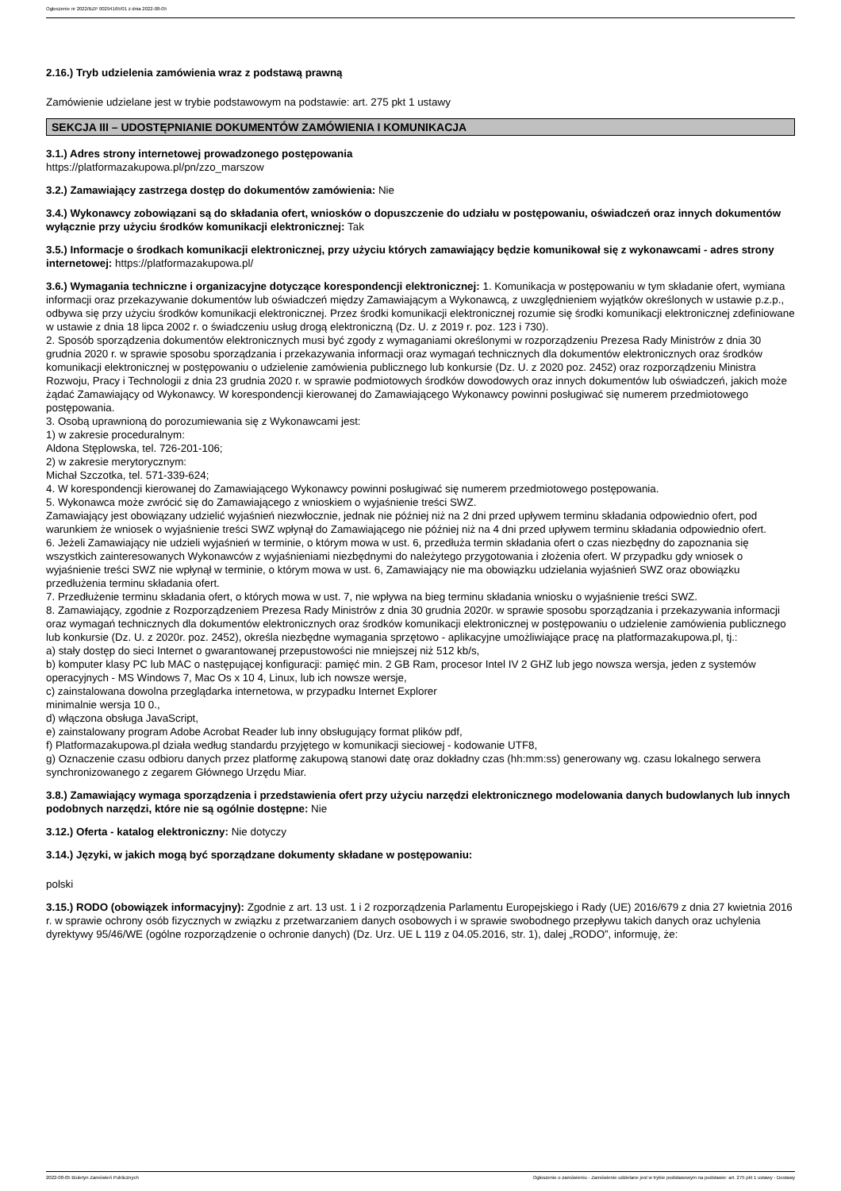Ogłoszenie nr 2022/BZP 00294165/01 z dnia 2022-08-05
2.16.) Tryb udzielenia zamówienia wraz z podstawą prawną
Zamówienie udzielane jest w trybie podstawowym na podstawie: art. 275 pkt 1 ustawy
SEKCJA III – UDOSTĘPNIANIE DOKUMENTÓW ZAMÓWIENIA I KOMUNIKACJA
3.1.) Adres strony internetowej prowadzonego postępowania
https://platformazakupowa.pl/pn/zzo_marszow
3.2.) Zamawiający zastrzega dostęp do dokumentów zamówienia: Nie
3.4.) Wykonawcy zobowiązani są do składania ofert, wniosków o dopuszczenie do udziału w postępowaniu, oświadczeń oraz innych dokumentów wyłącznie przy użyciu środków komunikacji elektronicznej: Tak
3.5.) Informacje o środkach komunikacji elektronicznej, przy użyciu których zamawiający będzie komunikował się z wykonawcami - adres strony internetowej: https://platformazakupowa.pl/
3.6.) Wymagania techniczne i organizacyjne dotyczące korespondencji elektronicznej: 1. Komunikacja w postępowaniu w tym składanie ofert, wymiana informacji oraz przekazywanie dokumentów lub oświadczeń między Zamawiającym a Wykonawcą, z uwzględnieniem wyjątków określonych w ustawie p.z.p., odbywa się przy użyciu środków komunikacji elektronicznej. Przez środki komunikacji elektronicznej rozumie się środki komunikacji elektronicznej zdefiniowane w ustawie z dnia 18 lipca 2002 r. o świadczeniu usług drogą elektroniczną (Dz. U. z 2019 r. poz. 123 i 730).
2. Sposób sporządzenia dokumentów elektronicznych musi być zgody z wymaganiami określonymi w rozporządzeniu Prezesa Rady Ministrów z dnia 30 grudnia 2020 r. w sprawie sposobu sporządzania i przekazywania informacji oraz wymagań technicznych dla dokumentów elektronicznych oraz środków komunikacji elektronicznej w postępowaniu o udzielenie zamówienia publicznego lub konkursie (Dz. U. z 2020 poz. 2452) oraz rozporządzeniu Ministra Rozwoju, Pracy i Technologii z dnia 23 grudnia 2020 r. w sprawie podmiotowych środków dowodowych oraz innych dokumentów lub oświadczeń, jakich może żądać Zamawiający od Wykonawcy. W korespondencji kierowanej do Zamawiającego Wykonawcy powinni posługiwać się numerem przedmiotowego postępowania.
3. Osobą uprawnioną do porozumiewania się z Wykonawcami jest:
1) w zakresie proceduralnym:
Aldona Stęplowska, tel. 726-201-106;
2) w zakresie merytorycznym:
Michał Szczotka, tel. 571-339-624;
4. W korespondencji kierowanej do Zamawiającego Wykonawcy powinni posługiwać się numerem przedmiotowego postępowania.
5. Wykonawca może zwrócić się do Zamawiającego z wnioskiem o wyjaśnienie treści SWZ.
Zamawiający jest obowiązany udzielić wyjaśnień niezwłocznie, jednak nie później niż na 2 dni przed upływem terminu składania odpowiednio ofert, pod warunkiem że wniosek o wyjaśnienie treści SWZ wpłynął do Zamawiającego nie później niż na 4 dni przed upływem terminu składania odpowiednio ofert.
6. Jeżeli Zamawiający nie udzieli wyjaśnień w terminie, o którym mowa w ust. 6, przedłuża termin składania ofert o czas niezbędny do zapoznania się wszystkich zainteresowanych Wykonawców z wyjaśnieniami niezbędnymi do należytego przygotowania i złożenia ofert. W przypadku gdy wniosek o wyjaśnienie treści SWZ nie wpłynął w terminie, o którym mowa w ust. 6, Zamawiający nie ma obowiązku udzielania wyjaśnień SWZ oraz obowiązku przedłużenia terminu składania ofert.
7. Przedłużenie terminu składania ofert, o których mowa w ust. 7, nie wpływa na bieg terminu składania wniosku o wyjaśnienie treści SWZ.
8. Zamawiający, zgodnie z Rozporządzeniem Prezesa Rady Ministrów z dnia 30 grudnia 2020r. w sprawie sposobu sporządzania i przekazywania informacji oraz wymagań technicznych dla dokumentów elektronicznych oraz środków komunikacji elektronicznej w postępowaniu o udzielenie zamówienia publicznego lub konkursie (Dz. U. z 2020r. poz. 2452), określa niezbędne wymagania sprzętowo - aplikacyjne umożliwiające pracę na platformazakupowa.pl, tj.:
a) stały dostęp do sieci Internet o gwarantowanej przepustowości nie mniejszej niż 512 kb/s,
b) komputer klasy PC lub MAC o następującej konfiguracji: pamięć min. 2 GB Ram, procesor Intel IV 2 GHZ lub jego nowsza wersja, jeden z systemów operacyjnych - MS Windows 7, Mac Os x 10 4, Linux, lub ich nowsze wersje,
c) zainstalowana dowolna przeglądarka internetowa, w przypadku Internet Explorer
minimalnie wersja 10 0.,
d) włączona obsługa JavaScript,
e) zainstalowany program Adobe Acrobat Reader lub inny obsługujący format plików pdf,
f) Platformazakupowa.pl działa według standardu przyjętego w komunikacji sieciowej - kodowanie UTF8,
g) Oznaczenie czasu odbioru danych przez platformę zakupową stanowi datę oraz dokładny czas (hh:mm:ss) generowany wg. czasu lokalnego serwera synchronizowanego z zegarem Głównego Urzędu Miar.
3.8.) Zamawiający wymaga sporządzenia i przedstawienia ofert przy użyciu narzędzi elektronicznego modelowania danych budowlanych lub innych podobnych narzędzi, które nie są ogólnie dostępne: Nie
3.12.) Oferta - katalog elektroniczny: Nie dotyczy
3.14.) Języki, w jakich mogą być sporządzane dokumenty składane w postępowaniu:
polski
3.15.) RODO (obowiązek informacyjny): Zgodnie z art. 13 ust. 1 i 2 rozporządzenia Parlamentu Europejskiego i Rady (UE) 2016/679 z dnia 27 kwietnia 2016 r. w sprawie ochrony osób fizycznych w związku z przetwarzaniem danych osobowych i w sprawie swobodnego przepływu takich danych oraz uchylenia dyrektywy 95/46/WE (ogólne rozporządzenie o ochronie danych) (Dz. Urz. UE L 119 z 04.05.2016, str. 1), dalej „RODO”, informuję, że:
2022-08-05 Biuletyn Zamówień Publicznych Ogłoszenie o zamówieniu - Zamówienie udzielane jest w trybie podstawowym na podstawie: art. 275 pkt 1 ustawy - Dostawy